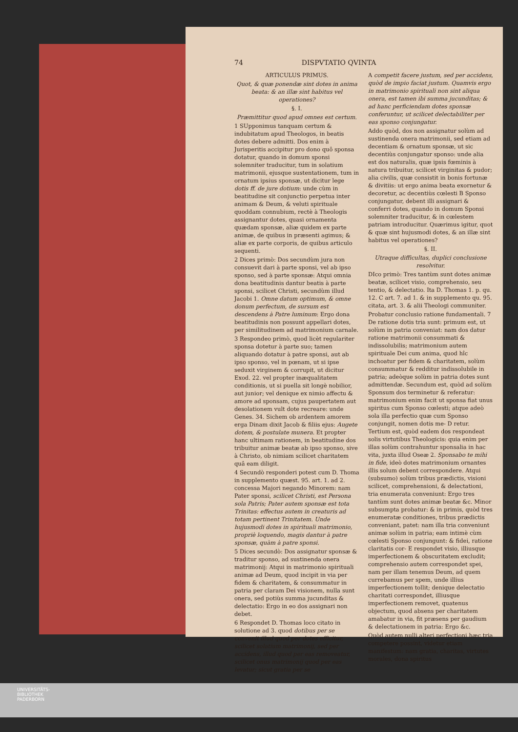74 DISPVTATIO QVINTA
ARTICULUS PRIMUS.
Quot, & quæ ponendæ sint dotes in anima beata: & an illæ sint habitus vel operationes?
§. I.
Præmittitur quod apud omnes est certum.
1 SUpponimus tanquam certum & indubitatum apud Theologos, in beatis dotes debere admitti. Dos enim à Jurisperitis accipitur pro dono quô sponsa dotatur, quando in domum sponsi solemniter traducitur, tum in solatium matrimonii, ejusque sustentationem, tum in ornatum ipsius sponsæ, ut dicitur lege dotis ff. de jure dotium: unde cùm in beatitudine sit conjunctio perpetua inter animam & Deum, & veluti spirituale quoddam connubium, rectè à Theologis assignantur dotes, quasi ornamenta quædam sponsæ, aliæ quidem ex parte animæ, de quibus in præsenti agimus; & aliæ ex parte corporis, de quibus articulo sequenti.
2 Dices primò: Dos secundùm jura non consuevit dari à parte sponsi, vel ab ipso sponso, sed à parte sponsæ: Atqui omnia dona beatitudinis dantur beatis à parte sponsi, scilicet Christi, secundùm illud Jacobi 1. Omne datum optimum, & omne donum perfectum, de sursum est descendens à Patre luminum: Ergo dona beatitudinis non possunt appellari dotes, per similitudinem ad matrimonium carnale.
3 Respondeo primò, quod licèt regulariter sponsa dotetur à parte suo; tamen aliquando dotatur à patre sponsi, aut ab ipso sponso, vel in pœnam, ut si ipse seduxit virginem & corrupit, ut dicitur Exod. 22. vel propter inæqualitatem conditionis, ut si puella sit longè nobilior, aut junior; vel denique ex nimio affectu & amore ad sponsam, cujus paupertatem aut desolationem vult dote recreare: unde Genes. 34. Sichem ob ardentem amorem erga Dinam dixit Jacob & filiis ejus: Augete dotem, & postulate munera. Et propter hanc ultimam rationem, in beatitudine dos tribuitur animæ beatæ ab ipso sponso, sive à Christo, ob nimiam scilicet charitatem quâ eam diligit.
4 Secundò responderi potest cum D. Thoma in supplemento quæst. 95. art. 1. ad 2. concessa Majori negando Minorem: nam Pater sponsi, scilicet Christi, est Persona sola Patris; Pater autem sponsæ est tota Trinitas: effectus autem in creaturis ad totam pertinent Trinitatem. Unde hujusmodi dotes in spirituali matrimonio, propriè loquendo, magis dantur à patre sponsæ, quàm à patre sponsi.
5 Dices secundò: Dos assignatur sponsæ & traditur sponso, ad sustinenda onera matrimonij: Atqui in matrimonio spirituali animæ ad Deum, quod incipit in via per fidem & charitatem, & consummatur in patria per claram Dei visionem, nulla sunt onera, sed potiùs summa jucunditas & delectatio: Ergo in eo dos assignari non debet.
6 Respondet D. Thomas loco citato in solutione ad 3. quod dotibus per se convenit illud quod per dotes efficitur, scilicet solatium matrimonij, sed per accidens, illud quod per eas removeatur, scilicet onus matrimonij quod per eas levatur; sicut gratia per se
A competit facere justum, sed per accidens, quòd de impio faciat justum. Quamvis ergo in matrimonio spirituali non sint aliqua onera, est tamen ibi summa jucunditas; & ad hanc perficiendam dotes sponsæ conferuntur, ut scilicet delectabiliter per eas sponso conjungatur.
Addo quòd, dos non assignatur solùm ad sustinenda onera matrimonii, sed etiam ad decentiam & ornatum sponsæ, ut sic decentiùs conjungatur sponso: unde alia est dos naturalis, quæ ipsis fœminis à natura tribuitur, scilicet virginitas & pudor; alia civilis, quæ consistit in bonis fortunæ & divitiis: ut ergo anima beata exornetur & decoretur, ac decentiùs cœlesti B Sponso conjungatur, debent illi assignari & conferri dotes, quando in domum Sponsi solemniter traducitur, & in cœlestem patriam introducitur. Quærimus igitur, quot & quæ sint hujusmodi dotes, & an illæ sint habitus vel operationes?
§. II.
Utraque difficultas, duplici conclusione resolvitur.
DIco primò: Tres tantùm sunt dotes animæ beatæ, scilicet visio, comprehensio, seu tentio, & delectatio. Ita D. Thomas 1. p. qu. 12. C art. 7. ad 1. & in supplemento qu. 95. citata, art. 3. & alii Theologi communiter.
Probatur conclusio ratione fundamentali. 7 De ratione dotis tria sunt: primum est, ut solùm in patria conveniat: nam dos datur ratione matrimonii consummati & indissolubilis; matrimonium autem spirituale Dei cum anima, quod hîc inchoatur per fidem & charitatem, solùm consummatur & redditur indissolubile in patria; adeòque solùm in patria dotes sunt admittendæ. Secundum est, quòd ad solùm Sponsum dos terminetur & referatur: matrimonium enim facit ut sponsa fiat unus spiritus cum Sponso cœlesti; atque adeò sola illa perfectio quæ cum Sponso conjungit, nomen dotis me- D retur. Tertium est, quòd eadem dos respondeat solis virtutibus Theologicis: quia enim per illas solùm contrahuntur sponsalia in hac vita, juxta illud Oseæ 2. Sponsabo te mihi in fide, ideò dotes matrimonium ornantes illis solum debent correspondere. Atqui (subsumo) solùm tribus prædictis, visioni scilicet, comprehensioni, & delectationi, tria enumerata conveniunt: Ergo tres tantùm sunt dotes animæ beatæ &c. Minor subsumpta probatur: & in primis, quòd tres enumeratæ conditiones, tribus prædictis conveniant, patet: nam illa tria conveniunt animæ solùm in patria; eam intimè cùm cœlesti Sponso conjungunt: & fidei, ratione claritatis cor- E respondet visio, illiusque imperfectionem & obscuritatem excludit; comprehensio autem correspondet spei, nam per illam tenemus Deum, ad quem currebamus per spem, unde illius imperfectionem tollit; denique delectatio charitati correspondet, illiusque imperfectionem removet, quatenus objectum, quod absens per charitatem amabatur in via, fit præsens per gaudium & delectationem in patria: Ergo &c.
Quòd autem nulli alteri perfectioni hæc tria competere possint, videtur etiam manifestum: nam gratia, charitas, virtutes morales, dona spiritus
UNIVERSITÄTS-
BIBLIOTHEK
PADERBORN